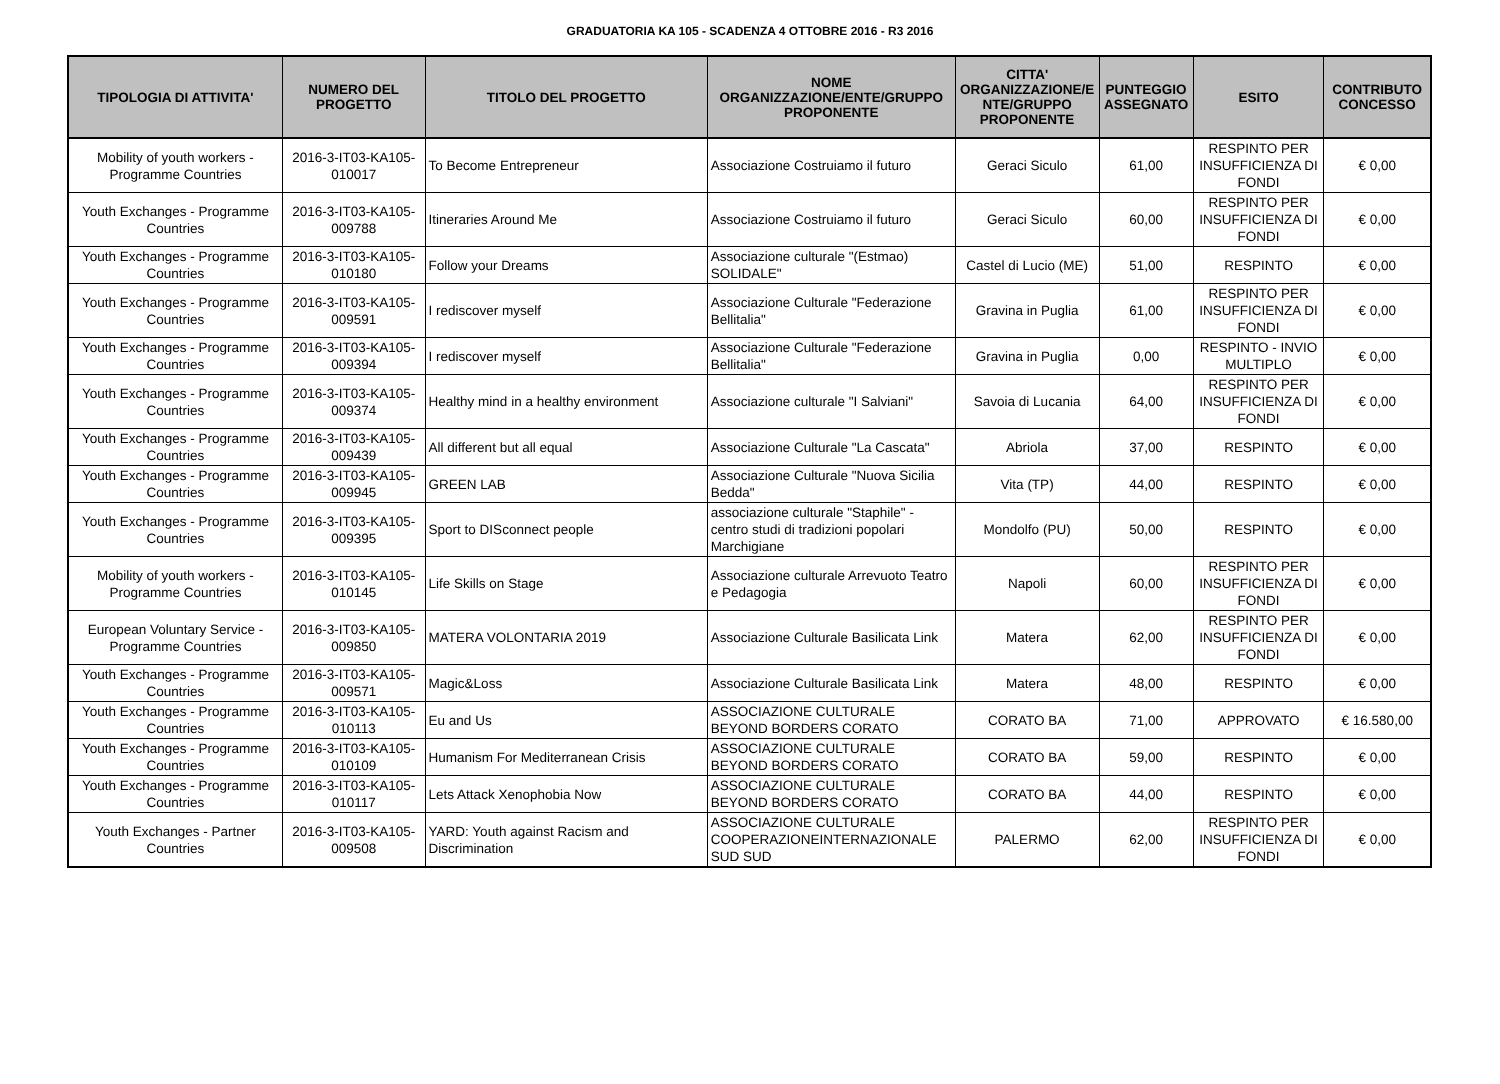GRADUATORIA KA 105 - SCADENZA 4 OTTOBRE 2016 - R3 2016
| TIPOLOGIA DI ATTIVITA' | NUMERO DEL PROGETTO | TITOLO DEL PROGETTO | NOME ORGANIZZAZIONE/ENTE/GRUPPO PROPONENTE | CITTA' ORGANIZZAZIONE/E NTE/GRUPPO PROPONENTE | PUNTEGGIO ASSEGNATO | ESITO | CONTRIBUTO CONCESSO |
| --- | --- | --- | --- | --- | --- | --- | --- |
| Mobility of youth workers - Programme Countries | 2016-3-IT03-KA105-010017 | To Become Entrepreneur | Associazione Costruiamo il futuro | Geraci Siculo | 61,00 | RESPINTO PER INSUFFICIENZA DI FONDI | € 0,00 |
| Youth Exchanges - Programme Countries | 2016-3-IT03-KA105-009788 | Itineraries Around Me | Associazione Costruiamo il futuro | Geraci Siculo | 60,00 | RESPINTO PER INSUFFICIENZA DI FONDI | € 0,00 |
| Youth Exchanges - Programme Countries | 2016-3-IT03-KA105-010180 | Follow your Dreams | Associazione culturale "(Estmao) SOLIDALE" | Castel di Lucio (ME) | 51,00 | RESPINTO | € 0,00 |
| Youth Exchanges - Programme Countries | 2016-3-IT03-KA105-009591 | I rediscover myself | Associazione Culturale "Federazione Bellitalia" | Gravina in Puglia | 61,00 | RESPINTO PER INSUFFICIENZA DI FONDI | € 0,00 |
| Youth Exchanges - Programme Countries | 2016-3-IT03-KA105-009394 | I rediscover myself | Associazione Culturale "Federazione Bellitalia" | Gravina in Puglia | 0,00 | RESPINTO - INVIO MULTIPLO | € 0,00 |
| Youth Exchanges - Programme Countries | 2016-3-IT03-KA105-009374 | Healthy mind in a healthy environment | Associazione culturale "I Salviani" | Savoia di Lucania | 64,00 | RESPINTO PER INSUFFICIENZA DI FONDI | € 0,00 |
| Youth Exchanges - Programme Countries | 2016-3-IT03-KA105-009439 | All different but all equal | Associazione Culturale "La Cascata" | Abriola | 37,00 | RESPINTO | € 0,00 |
| Youth Exchanges - Programme Countries | 2016-3-IT03-KA105-009945 | GREEN LAB | Associazione Culturale "Nuova Sicilia Bedda" | Vita (TP) | 44,00 | RESPINTO | € 0,00 |
| Youth Exchanges - Programme Countries | 2016-3-IT03-KA105-009395 | Sport to DISconnect people | associazione culturale "Staphile" - centro studi di tradizioni popolari Marchigiane | Mondolfo (PU) | 50,00 | RESPINTO | € 0,00 |
| Mobility of youth workers - Programme Countries | 2016-3-IT03-KA105-010145 | Life Skills on Stage | Associazione culturale Arrevuoto Teatro e Pedagogia | Napoli | 60,00 | RESPINTO PER INSUFFICIENZA DI FONDI | € 0,00 |
| European Voluntary Service - Programme Countries | 2016-3-IT03-KA105-009850 | MATERA VOLONTARIA 2019 | Associazione Culturale Basilicata Link | Matera | 62,00 | RESPINTO PER INSUFFICIENZA DI FONDI | € 0,00 |
| Youth Exchanges - Programme Countries | 2016-3-IT03-KA105-009571 | Magic&Loss | Associazione Culturale Basilicata Link | Matera | 48,00 | RESPINTO | € 0,00 |
| Youth Exchanges - Programme Countries | 2016-3-IT03-KA105-010113 | Eu and Us | ASSOCIAZIONE CULTURALE BEYOND BORDERS CORATO | CORATO BA | 71,00 | APPROVATO | € 16.580,00 |
| Youth Exchanges - Programme Countries | 2016-3-IT03-KA105-010109 | Humanism For Mediterranean Crisis | ASSOCIAZIONE CULTURALE BEYOND BORDERS CORATO | CORATO BA | 59,00 | RESPINTO | € 0,00 |
| Youth Exchanges - Programme Countries | 2016-3-IT03-KA105-010117 | Lets Attack Xenophobia Now | ASSOCIAZIONE CULTURALE BEYOND BORDERS CORATO | CORATO BA | 44,00 | RESPINTO | € 0,00 |
| Youth Exchanges - Partner Countries | 2016-3-IT03-KA105-009508 | YARD: Youth against Racism and Discrimination | ASSOCIAZIONE CULTURALE COOPERAZIONEINTERNAZIONALE SUD SUD | PALERMO | 62,00 | RESPINTO PER INSUFFICIENZA DI FONDI | € 0,00 |